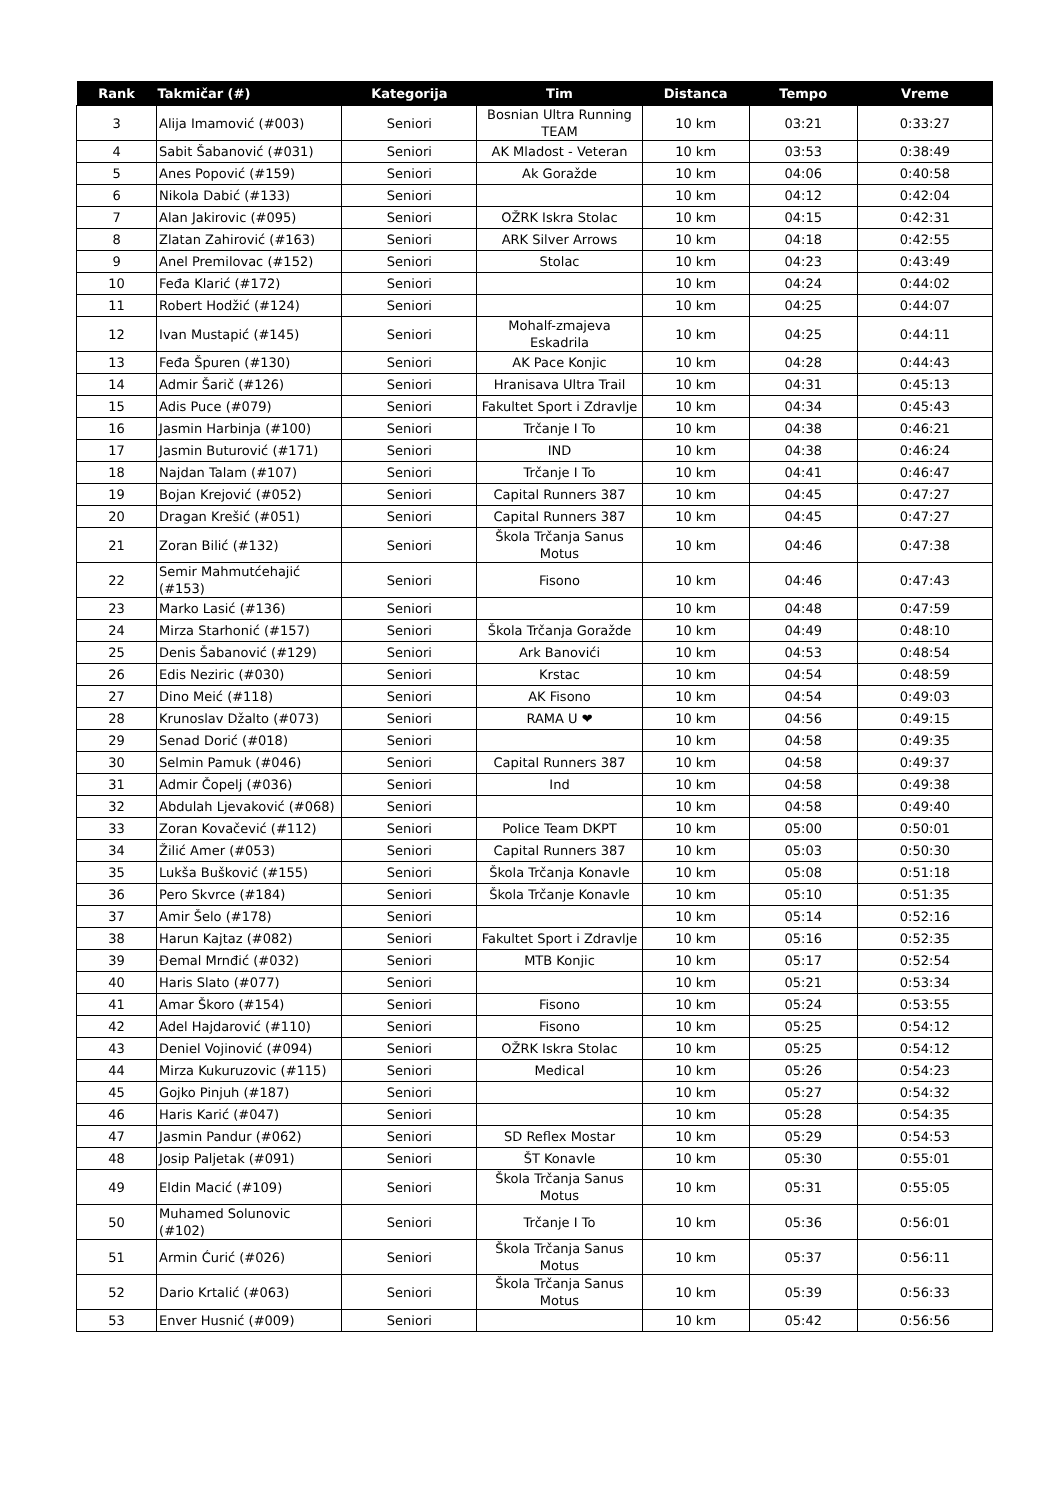| Rank | Takmičar (#) | Kategorija | Tim | Distanca | Tempo | Vreme |
| --- | --- | --- | --- | --- | --- | --- |
| 3 | Alija Imamović (#003) | Seniori | Bosnian Ultra Running TEAM | 10 km | 03:21 | 0:33:27 |
| 4 | Sabit Šabanović (#031) | Seniori | AK Mladost - Veteran | 10 km | 03:53 | 0:38:49 |
| 5 | Anes Popović (#159) | Seniori | Ak Goražde | 10 km | 04:06 | 0:40:58 |
| 6 | Nikola Dabić (#133) | Seniori | | 10 km | 04:12 | 0:42:04 |
| 7 | Alan Jakirovic (#095) | Seniori | OŽRK Iskra Stolac | 10 km | 04:15 | 0:42:31 |
| 8 | Zlatan Zahirović (#163) | Seniori | ARK Silver Arrows | 10 km | 04:18 | 0:42:55 |
| 9 | Anel Premilovac (#152) | Seniori | Stolac | 10 km | 04:23 | 0:43:49 |
| 10 | Feđa Klarić (#172) | Seniori | | 10 km | 04:24 | 0:44:02 |
| 11 | Robert Hodžić (#124) | Seniori | | 10 km | 04:25 | 0:44:07 |
| 12 | Ivan Mustapić (#145) | Seniori | Mohalf-zmajeva Eskadrila | 10 km | 04:25 | 0:44:11 |
| 13 | Feđa Špuren (#130) | Seniori | AK Pace Konjic | 10 km | 04:28 | 0:44:43 |
| 14 | Admir Šarič (#126) | Seniori | Hranisava Ultra Trail | 10 km | 04:31 | 0:45:13 |
| 15 | Adis Puce (#079) | Seniori | Fakultet Sport i Zdravlje | 10 km | 04:34 | 0:45:43 |
| 16 | Jasmin Harbinja (#100) | Seniori | Trčanje I To | 10 km | 04:38 | 0:46:21 |
| 17 | Jasmin Buturović (#171) | Seniori | IND | 10 km | 04:38 | 0:46:24 |
| 18 | Najdan Talam (#107) | Seniori | Trčanje I To | 10 km | 04:41 | 0:46:47 |
| 19 | Bojan Krejović (#052) | Seniori | Capital Runners 387 | 10 km | 04:45 | 0:47:27 |
| 20 | Dragan Krešić (#051) | Seniori | Capital Runners 387 | 10 km | 04:45 | 0:47:27 |
| 21 | Zoran Bilić (#132) | Seniori | Škola Trčanja Sanus Motus | 10 km | 04:46 | 0:47:38 |
| 22 | Semir Mahmutćehajić (#153) | Seniori | Fisono | 10 km | 04:46 | 0:47:43 |
| 23 | Marko Lasić (#136) | Seniori | | 10 km | 04:48 | 0:47:59 |
| 24 | Mirza Starhonić (#157) | Seniori | Škola Trčanja Goražde | 10 km | 04:49 | 0:48:10 |
| 25 | Denis Šabanović (#129) | Seniori | Ark Banovići | 10 km | 04:53 | 0:48:54 |
| 26 | Edis Neziric (#030) | Seniori | Krstac | 10 km | 04:54 | 0:48:59 |
| 27 | Dino Meić (#118) | Seniori | AK Fisono | 10 km | 04:54 | 0:49:03 |
| 28 | Krunoslav Džalto (#073) | Seniori | RAMA U ❤ | 10 km | 04:56 | 0:49:15 |
| 29 | Senad Dorić (#018) | Seniori | | 10 km | 04:58 | 0:49:35 |
| 30 | Selmin Pamuk (#046) | Seniori | Capital Runners 387 | 10 km | 04:58 | 0:49:37 |
| 31 | Admir Čopelj (#036) | Seniori | Ind | 10 km | 04:58 | 0:49:38 |
| 32 | Abdulah Ljevaković (#068) | Seniori | | 10 km | 04:58 | 0:49:40 |
| 33 | Zoran Kovačević (#112) | Seniori | Police Team DKPT | 10 km | 05:00 | 0:50:01 |
| 34 | Žilić Amer (#053) | Seniori | Capital Runners 387 | 10 km | 05:03 | 0:50:30 |
| 35 | Lukša Bušković (#155) | Seniori | Škola Trčanja Konavle | 10 km | 05:08 | 0:51:18 |
| 36 | Pero Skvrce (#184) | Seniori | Škola Trčanje Konavle | 10 km | 05:10 | 0:51:35 |
| 37 | Amir Šelo (#178) | Seniori | | 10 km | 05:14 | 0:52:16 |
| 38 | Harun Kajtaz (#082) | Seniori | Fakultet Sport i Zdravlje | 10 km | 05:16 | 0:52:35 |
| 39 | Đemal Mrnđić (#032) | Seniori | MTB Konjic | 10 km | 05:17 | 0:52:54 |
| 40 | Haris Slato (#077) | Seniori | | 10 km | 05:21 | 0:53:34 |
| 41 | Amar Škoro (#154) | Seniori | Fisono | 10 km | 05:24 | 0:53:55 |
| 42 | Adel Hajdarović (#110) | Seniori | Fisono | 10 km | 05:25 | 0:54:12 |
| 43 | Deniel Vojinović (#094) | Seniori | OŽRK Iskra Stolac | 10 km | 05:25 | 0:54:12 |
| 44 | Mirza Kukuruzovic (#115) | Seniori | Medical | 10 km | 05:26 | 0:54:23 |
| 45 | Gojko Pinjuh (#187) | Seniori | | 10 km | 05:27 | 0:54:32 |
| 46 | Haris Karić (#047) | Seniori | | 10 km | 05:28 | 0:54:35 |
| 47 | Jasmin Pandur (#062) | Seniori | SD Reflex Mostar | 10 km | 05:29 | 0:54:53 |
| 48 | Josip Paljetak (#091) | Seniori | ŠT Konavle | 10 km | 05:30 | 0:55:01 |
| 49 | Eldin Macić (#109) | Seniori | Škola Trčanja Sanus Motus | 10 km | 05:31 | 0:55:05 |
| 50 | Muhamed Solunovic (#102) | Seniori | Trčanje I To | 10 km | 05:36 | 0:56:01 |
| 51 | Armin Ćurić (#026) | Seniori | Škola Trčanja Sanus Motus | 10 km | 05:37 | 0:56:11 |
| 52 | Dario Krtalić (#063) | Seniori | Škola Trčanja Sanus Motus | 10 km | 05:39 | 0:56:33 |
| 53 | Enver Husnić (#009) | Seniori | | 10 km | 05:42 | 0:56:56 |